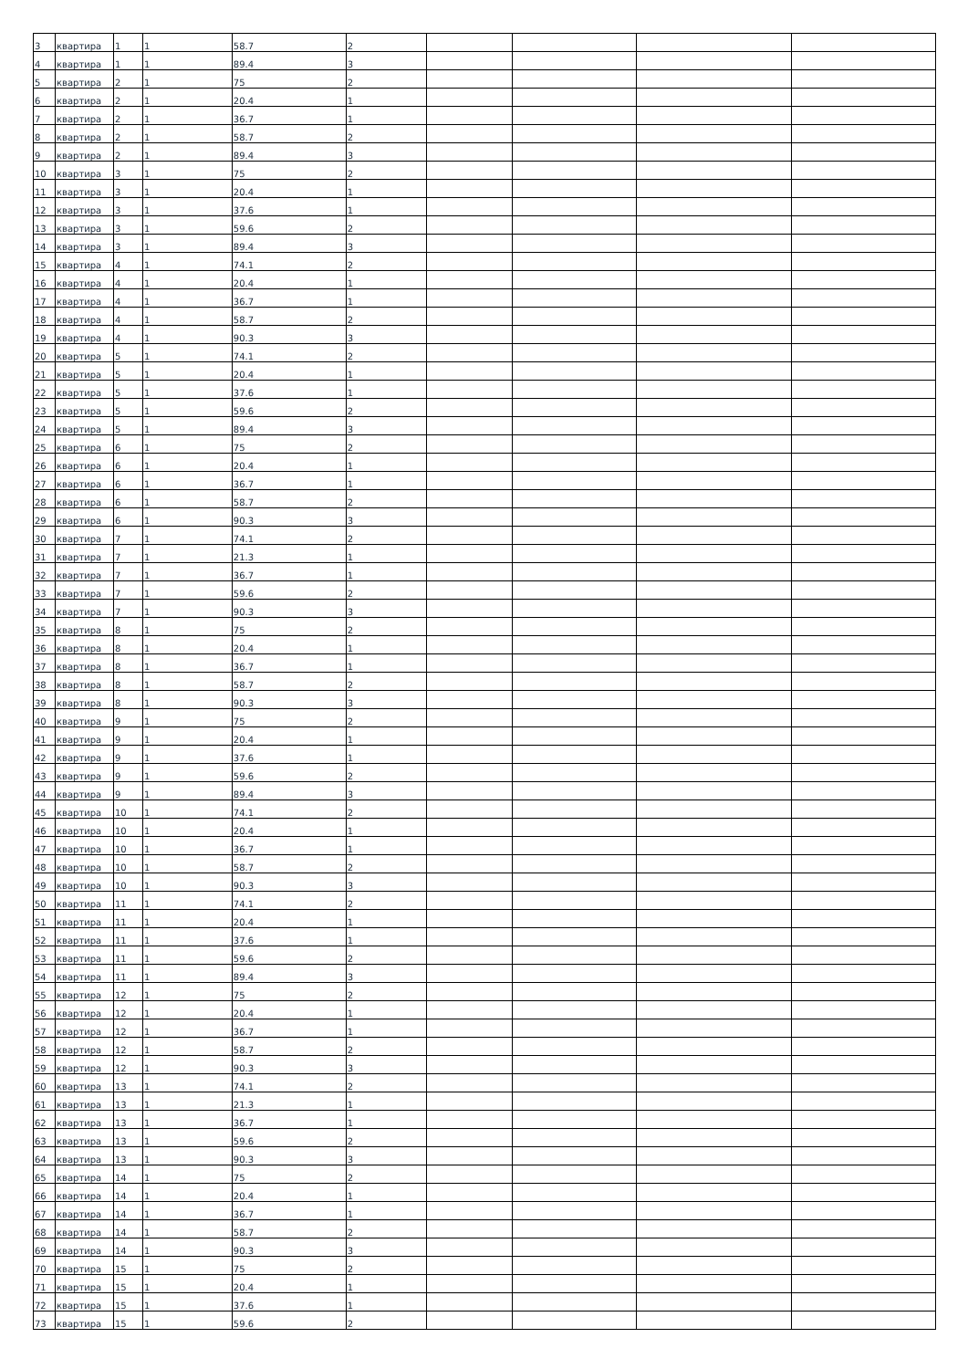| 3 | квартира | 1 | 1 | 58.7 | 2 | | | | |
| 4 | квартира | 1 | 1 | 89.4 | 3 | | | | |
| 5 | квартира | 2 | 1 | 75 | 2 | | | | |
| 6 | квартира | 2 | 1 | 20.4 | 1 | | | | |
| 7 | квартира | 2 | 1 | 36.7 | 1 | | | | |
| 8 | квартира | 2 | 1 | 58.7 | 2 | | | | |
| 9 | квартира | 2 | 1 | 89.4 | 3 | | | | |
| 10 | квартира | 3 | 1 | 75 | 2 | | | | |
| 11 | квартира | 3 | 1 | 20.4 | 1 | | | | |
| 12 | квартира | 3 | 1 | 37.6 | 1 | | | | |
| 13 | квартира | 3 | 1 | 59.6 | 2 | | | | |
| 14 | квартира | 3 | 1 | 89.4 | 3 | | | | |
| 15 | квартира | 4 | 1 | 74.1 | 2 | | | | |
| 16 | квартира | 4 | 1 | 20.4 | 1 | | | | |
| 17 | квартира | 4 | 1 | 36.7 | 1 | | | | |
| 18 | квартира | 4 | 1 | 58.7 | 2 | | | | |
| 19 | квартира | 4 | 1 | 90.3 | 3 | | | | |
| 20 | квартира | 5 | 1 | 74.1 | 2 | | | | |
| 21 | квартира | 5 | 1 | 20.4 | 1 | | | | |
| 22 | квартира | 5 | 1 | 37.6 | 1 | | | | |
| 23 | квартира | 5 | 1 | 59.6 | 2 | | | | |
| 24 | квартира | 5 | 1 | 89.4 | 3 | | | | |
| 25 | квартира | 6 | 1 | 75 | 2 | | | | |
| 26 | квартира | 6 | 1 | 20.4 | 1 | | | | |
| 27 | квартира | 6 | 1 | 36.7 | 1 | | | | |
| 28 | квартира | 6 | 1 | 58.7 | 2 | | | | |
| 29 | квартира | 6 | 1 | 90.3 | 3 | | | | |
| 30 | квартира | 7 | 1 | 74.1 | 2 | | | | |
| 31 | квартира | 7 | 1 | 21.3 | 1 | | | | |
| 32 | квартира | 7 | 1 | 36.7 | 1 | | | | |
| 33 | квартира | 7 | 1 | 59.6 | 2 | | | | |
| 34 | квартира | 7 | 1 | 90.3 | 3 | | | | |
| 35 | квартира | 8 | 1 | 75 | 2 | | | | |
| 36 | квартира | 8 | 1 | 20.4 | 1 | | | | |
| 37 | квартира | 8 | 1 | 36.7 | 1 | | | | |
| 38 | квартира | 8 | 1 | 58.7 | 2 | | | | |
| 39 | квартира | 8 | 1 | 90.3 | 3 | | | | |
| 40 | квартира | 9 | 1 | 75 | 2 | | | | |
| 41 | квартира | 9 | 1 | 20.4 | 1 | | | | |
| 42 | квартира | 9 | 1 | 37.6 | 1 | | | | |
| 43 | квартира | 9 | 1 | 59.6 | 2 | | | | |
| 44 | квартира | 9 | 1 | 89.4 | 3 | | | | |
| 45 | квартира | 10 | 1 | 74.1 | 2 | | | | |
| 46 | квартира | 10 | 1 | 20.4 | 1 | | | | |
| 47 | квартира | 10 | 1 | 36.7 | 1 | | | | |
| 48 | квартира | 10 | 1 | 58.7 | 2 | | | | |
| 49 | квартира | 10 | 1 | 90.3 | 3 | | | | |
| 50 | квартира | 11 | 1 | 74.1 | 2 | | | | |
| 51 | квартира | 11 | 1 | 20.4 | 1 | | | | |
| 52 | квартира | 11 | 1 | 37.6 | 1 | | | | |
| 53 | квартира | 11 | 1 | 59.6 | 2 | | | | |
| 54 | квартира | 11 | 1 | 89.4 | 3 | | | | |
| 55 | квартира | 12 | 1 | 75 | 2 | | | | |
| 56 | квартира | 12 | 1 | 20.4 | 1 | | | | |
| 57 | квартира | 12 | 1 | 36.7 | 1 | | | | |
| 58 | квартира | 12 | 1 | 58.7 | 2 | | | | |
| 59 | квартира | 12 | 1 | 90.3 | 3 | | | | |
| 60 | квартира | 13 | 1 | 74.1 | 2 | | | | |
| 61 | квартира | 13 | 1 | 21.3 | 1 | | | | |
| 62 | квартира | 13 | 1 | 36.7 | 1 | | | | |
| 63 | квартира | 13 | 1 | 59.6 | 2 | | | | |
| 64 | квартира | 13 | 1 | 90.3 | 3 | | | | |
| 65 | квартира | 14 | 1 | 75 | 2 | | | | |
| 66 | квартира | 14 | 1 | 20.4 | 1 | | | | |
| 67 | квартира | 14 | 1 | 36.7 | 1 | | | | |
| 68 | квартира | 14 | 1 | 58.7 | 2 | | | | |
| 69 | квартира | 14 | 1 | 90.3 | 3 | | | | |
| 70 | квартира | 15 | 1 | 75 | 2 | | | | |
| 71 | квартира | 15 | 1 | 20.4 | 1 | | | | |
| 72 | квартира | 15 | 1 | 37.6 | 1 | | | | |
| 73 | квартира | 15 | 1 | 59.6 | 2 | | | | |